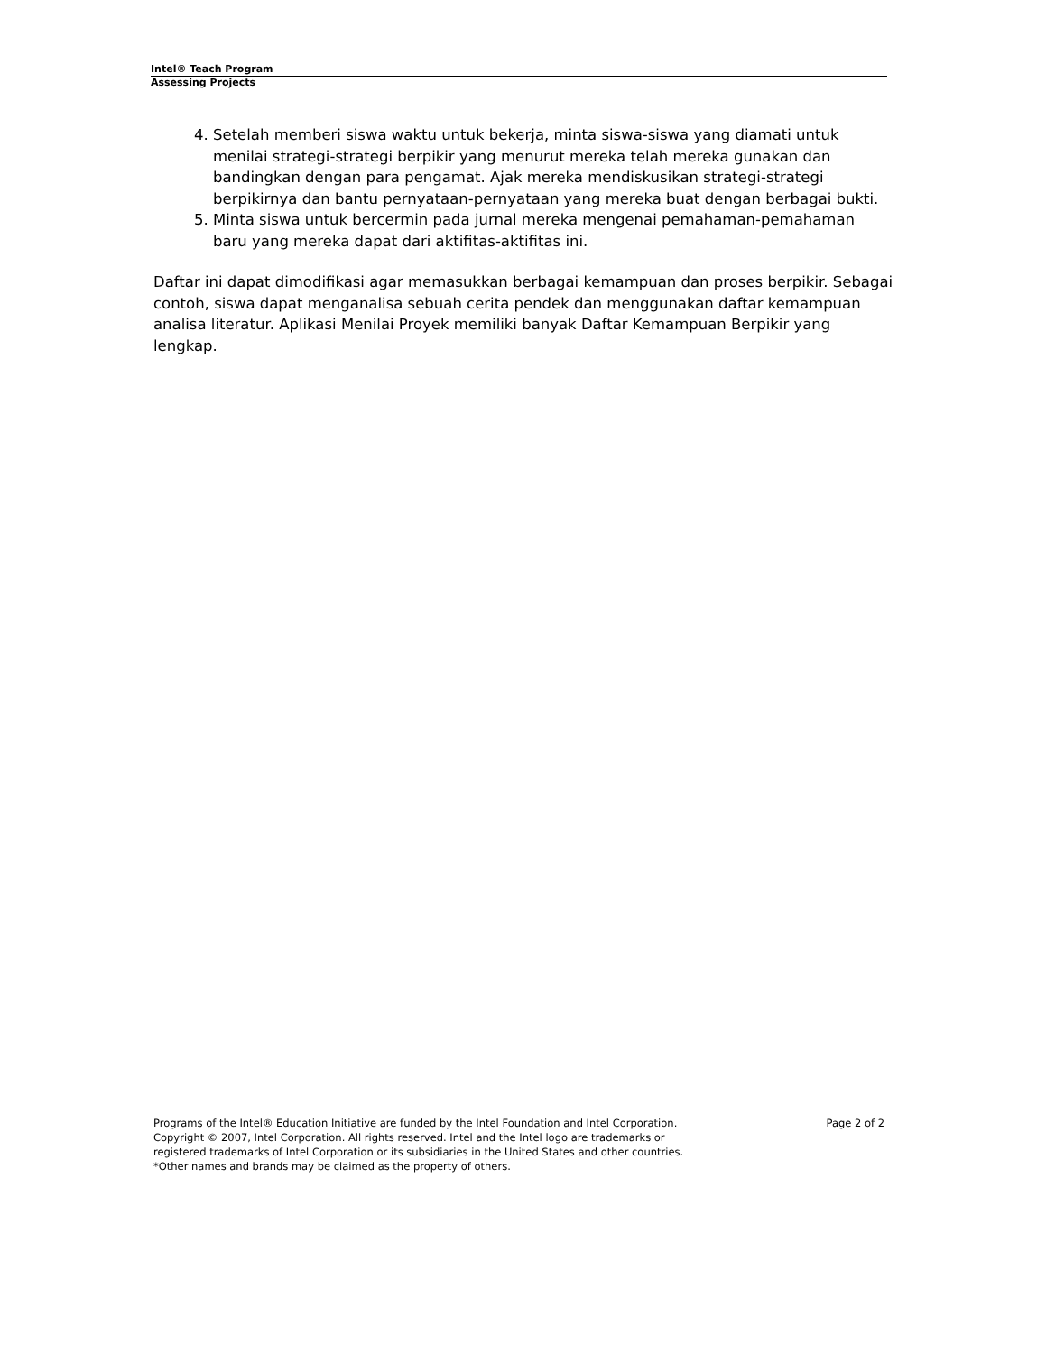Intel® Teach Program
Assessing Projects
4. Setelah memberi siswa waktu untuk bekerja, minta siswa-siswa yang diamati untuk menilai strategi-strategi berpikir yang menurut mereka telah mereka gunakan dan bandingkan dengan para pengamat. Ajak mereka mendiskusikan strategi-strategi berpikirnya dan bantu pernyataan-pernyataan yang mereka buat dengan berbagai bukti.
5. Minta siswa untuk bercermin pada jurnal mereka mengenai pemahaman-pemahaman baru yang mereka dapat dari aktifitas-aktifitas ini.
Daftar ini dapat dimodifikasi agar memasukkan berbagai kemampuan dan proses berpikir. Sebagai contoh, siswa dapat menganalisa sebuah cerita pendek dan menggunakan daftar kemampuan analisa literatur. Aplikasi Menilai Proyek memiliki banyak Daftar Kemampuan Berpikir yang lengkap.
Page 2 of 2 Programs of the Intel® Education Initiative are funded by the Intel Foundation and Intel Corporation.
Copyright © 2007, Intel Corporation. All rights reserved. Intel and the Intel logo are trademarks or
registered trademarks of Intel Corporation or its subsidiaries in the United States and other countries.
*Other names and brands may be claimed as the property of others.